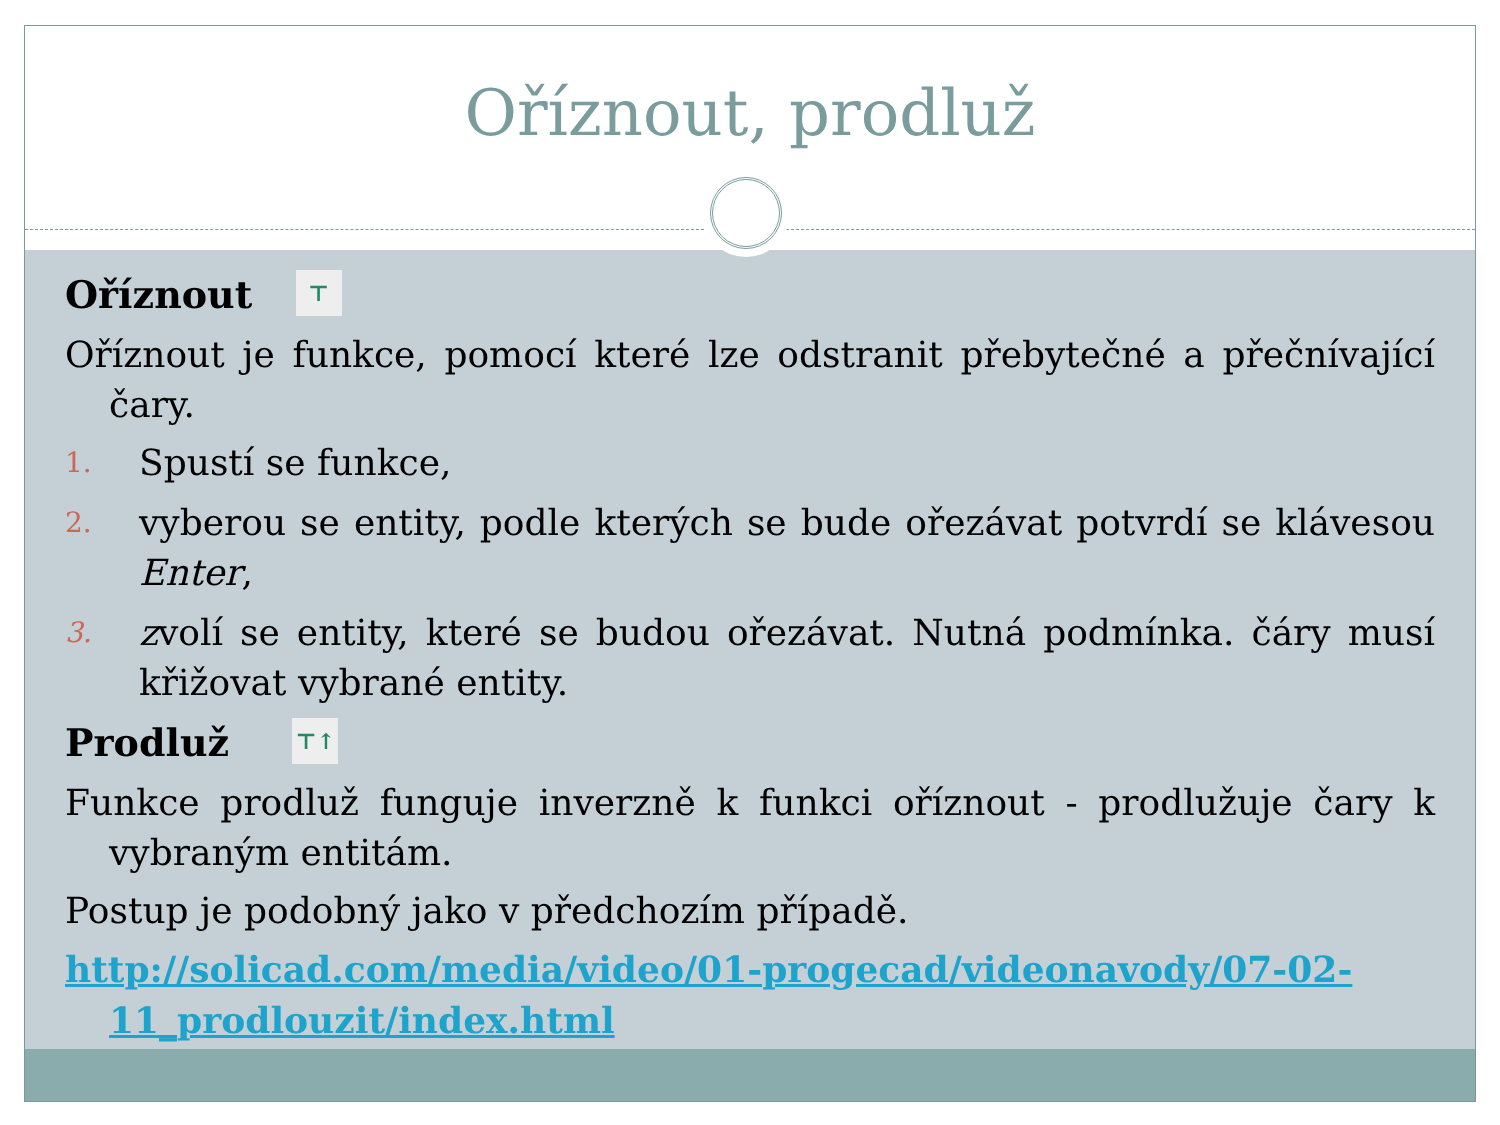Oříznout, prodluž
Oříznout ⊤
Oříznout je funkce, pomocí které lze odstranit přebytečné a přečnívající čary.
1. Spustí se funkce,
2. vyberou se entity, podle kterých se bude ořezávat potvrdí se klávesou Enter,
3. zvolí se entity, které se budou ořezávat. Nutná podmínka. čáry musí křižovat vybrané entity.
Prodluž ⊤↑
Funkce prodluž funguje inverzně k funkci oříznout - prodlužuje čary k vybraným entitám.
Postup je podobný jako v předchozím případě.
http://solicad.com/media/video/01-progecad/videonavody/07-02-11_prodlouzit/index.html